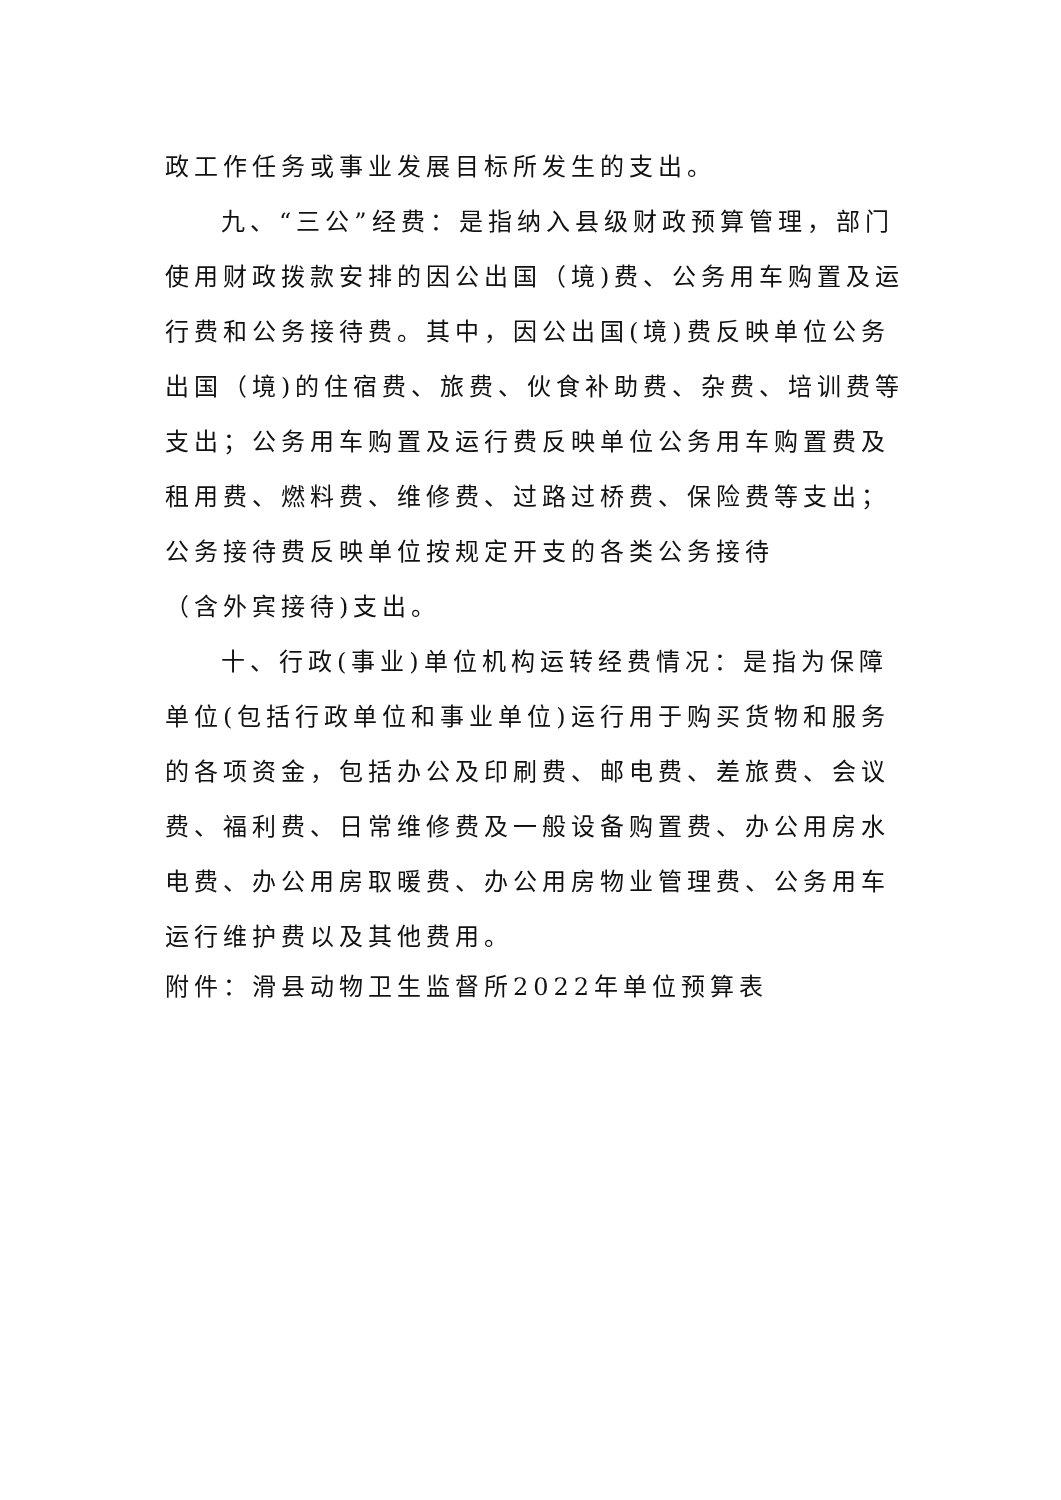政工作任务或事业发展目标所发生的支出。
九、“三公”经费：是指纳入县级财政预算管理，部门使用财政拨款安排的因公出国（境)费、公务用车购置及运行费和公务接待费。其中，因公出国(境)费反映单位公务出国（境)的住宿费、旅费、伙食补助费、杂费、培训费等支出；公务用车购置及运行费反映单位公务用车购置费及租用费、燃料费、维修费、过路过桥费、保险费等支出；公务接待费反映单位按规定开支的各类公务接待
（含外宾接待)支出。
十、行政(事业)单位机构运转经费情况：是指为保障
单位(包括行政单位和事业单位)运行用于购买货物和服务的各项资金，包括办公及印刷费、邮电费、差旅费、会议费、福利费、日常维修费及一般设备购置费、办公用房水电费、办公用房取暖费、办公用房物业管理费、公务用车运行维护费以及其他费用。
附件：滑县动物卫生监督所2022年单位预算表